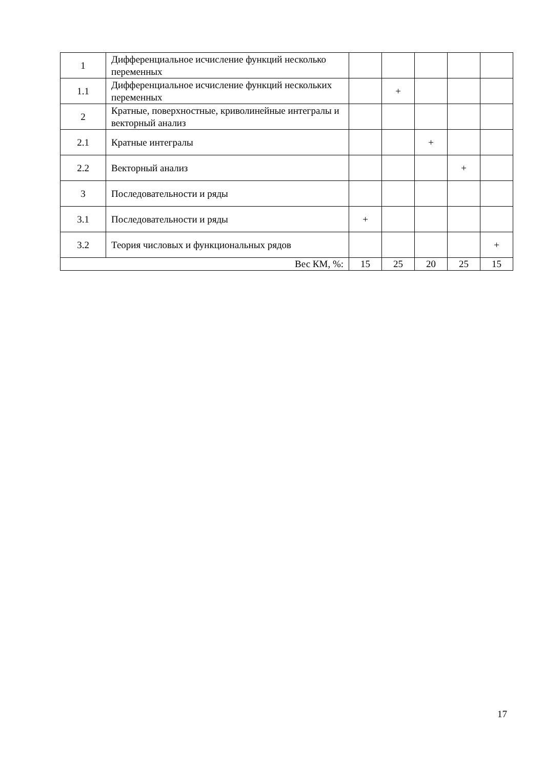| 1 | Дифференциальное исчисление функций несколько переменных | | | | | |
| 1.1 | Дифференциальное исчисление функций нескольких переменных | | + | | | |
| 2 | Кратные, поверхностные, криволинейные интегралы и векторный анализ | | | | | |
| 2.1 | Кратные интегралы | | | + | | |
| 2.2 | Векторный анализ | | | | + | |
| 3 | Последовательности и ряды | | | | | |
| 3.1 | Последовательности и ряды | + | | | | |
| 3.2 | Теория числовых и функциональных рядов | | | | | + |
| Вес КМ, %: | | 15 | 25 | 20 | 25 | 15 |
17